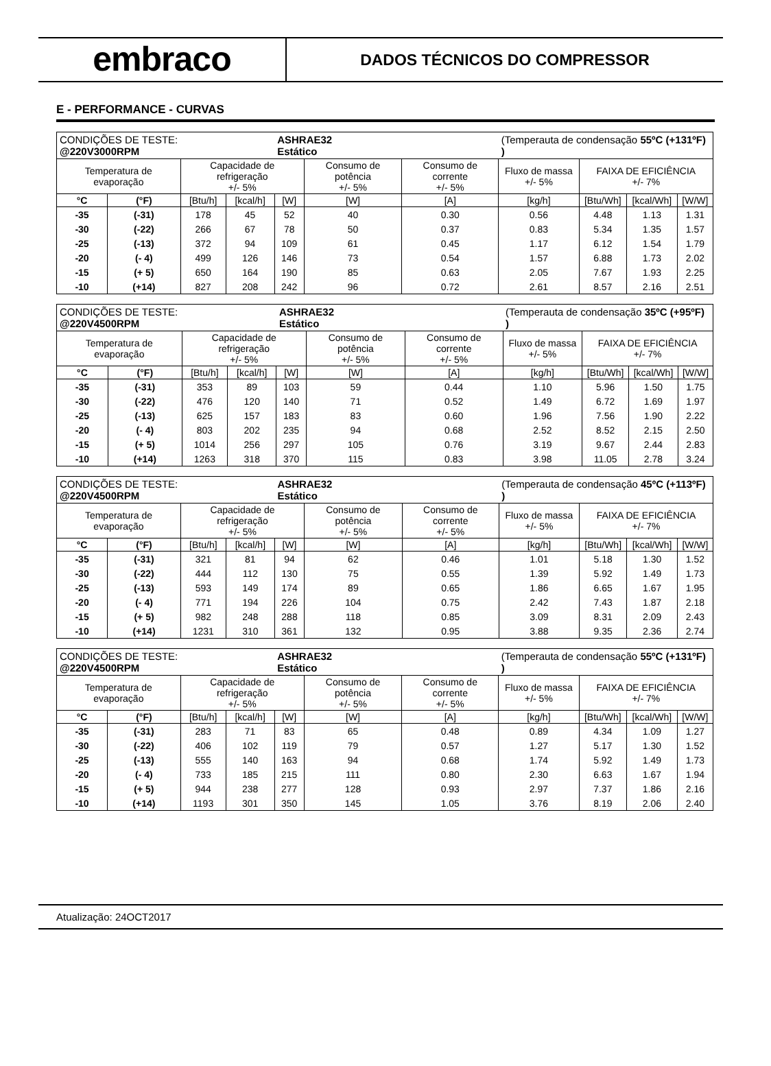embraco
DADOS TÉCNICOS DO COMPRESSOR
E - PERFORMANCE - CURVAS
| CONDIÇÕES DE TESTE: @220V3000RPM | | | | ASHRAE32 Estático | | | (Temperauta de condensação 55ºC (+131ºF) ) | | | |
| Temperatura de evaporação | | Capacidade de refrigeração +/- 5% | | | Consumo de potência +/- 5% | Consumo de corrente +/- 5% | Fluxo de massa +/- 5% | FAIXA DE EFICIÊNCIA +/- 7% | | |
| °C | (°F) | [Btu/h] | [kcal/h] | [W] | [W] | [A] | [kg/h] | [Btu/Wh] | [kcal/Wh] | [W/W] |
| -35 | (-31) | 178 | 45 | 52 | 40 | 0.30 | 0.56 | 4.48 | 1.13 | 1.31 |
| -30 | (-22) | 266 | 67 | 78 | 50 | 0.37 | 0.83 | 5.34 | 1.35 | 1.57 |
| -25 | (-13) | 372 | 94 | 109 | 61 | 0.45 | 1.17 | 6.12 | 1.54 | 1.79 |
| -20 | (- 4) | 499 | 126 | 146 | 73 | 0.54 | 1.57 | 6.88 | 1.73 | 2.02 |
| -15 | (+ 5) | 650 | 164 | 190 | 85 | 0.63 | 2.05 | 7.67 | 1.93 | 2.25 |
| -10 | (+14) | 827 | 208 | 242 | 96 | 0.72 | 2.61 | 8.57 | 2.16 | 2.51 |
| CONDIÇÕES DE TESTE: @220V4500RPM | | | | ASHRAE32 Estático | | | (Temperauta de condensação 35ºC (+95ºF) ) | | | |
| Temperatura de evaporação | | Capacidade de refrigeração +/- 5% | | | Consumo de potência +/- 5% | Consumo de corrente +/- 5% | Fluxo de massa +/- 5% | FAIXA DE EFICIÊNCIA +/- 7% | | |
| °C | (°F) | [Btu/h] | [kcal/h] | [W] | [W] | [A] | [kg/h] | [Btu/Wh] | [kcal/Wh] | [W/W] |
| -35 | (-31) | 353 | 89 | 103 | 59 | 0.44 | 1.10 | 5.96 | 1.50 | 1.75 |
| -30 | (-22) | 476 | 120 | 140 | 71 | 0.52 | 1.49 | 6.72 | 1.69 | 1.97 |
| -25 | (-13) | 625 | 157 | 183 | 83 | 0.60 | 1.96 | 7.56 | 1.90 | 2.22 |
| -20 | (- 4) | 803 | 202 | 235 | 94 | 0.68 | 2.52 | 8.52 | 2.15 | 2.50 |
| -15 | (+ 5) | 1014 | 256 | 297 | 105 | 0.76 | 3.19 | 9.67 | 2.44 | 2.83 |
| -10 | (+14) | 1263 | 318 | 370 | 115 | 0.83 | 3.98 | 11.05 | 2.78 | 3.24 |
| CONDIÇÕES DE TESTE: @220V4500RPM | | | | ASHRAE32 Estático | | | (Temperauta de condensação 45ºC (+113ºF) ) | | | |
| Temperatura de evaporação | | Capacidade de refrigeração +/- 5% | | | Consumo de potência +/- 5% | Consumo de corrente +/- 5% | Fluxo de massa +/- 5% | FAIXA DE EFICIÊNCIA +/- 7% | | |
| °C | (°F) | [Btu/h] | [kcal/h] | [W] | [W] | [A] | [kg/h] | [Btu/Wh] | [kcal/Wh] | [W/W] |
| -35 | (-31) | 321 | 81 | 94 | 62 | 0.46 | 1.01 | 5.18 | 1.30 | 1.52 |
| -30 | (-22) | 444 | 112 | 130 | 75 | 0.55 | 1.39 | 5.92 | 1.49 | 1.73 |
| -25 | (-13) | 593 | 149 | 174 | 89 | 0.65 | 1.86 | 6.65 | 1.67 | 1.95 |
| -20 | (- 4) | 771 | 194 | 226 | 104 | 0.75 | 2.42 | 7.43 | 1.87 | 2.18 |
| -15 | (+ 5) | 982 | 248 | 288 | 118 | 0.85 | 3.09 | 8.31 | 2.09 | 2.43 |
| -10 | (+14) | 1231 | 310 | 361 | 132 | 0.95 | 3.88 | 9.35 | 2.36 | 2.74 |
| CONDIÇÕES DE TESTE: @220V4500RPM | | | | ASHRAE32 Estático | | | (Temperauta de condensação 55ºC (+131ºF) ) | | | |
| Temperatura de evaporação | | Capacidade de refrigeração +/- 5% | | | Consumo de potência +/- 5% | Consumo de corrente +/- 5% | Fluxo de massa +/- 5% | FAIXA DE EFICIÊNCIA +/- 7% | | |
| °C | (°F) | [Btu/h] | [kcal/h] | [W] | [W] | [A] | [kg/h] | [Btu/Wh] | [kcal/Wh] | [W/W] |
| -35 | (-31) | 283 | 71 | 83 | 65 | 0.48 | 0.89 | 4.34 | 1.09 | 1.27 |
| -30 | (-22) | 406 | 102 | 119 | 79 | 0.57 | 1.27 | 5.17 | 1.30 | 1.52 |
| -25 | (-13) | 555 | 140 | 163 | 94 | 0.68 | 1.74 | 5.92 | 1.49 | 1.73 |
| -20 | (- 4) | 733 | 185 | 215 | 111 | 0.80 | 2.30 | 6.63 | 1.67 | 1.94 |
| -15 | (+ 5) | 944 | 238 | 277 | 128 | 0.93 | 2.97 | 7.37 | 1.86 | 2.16 |
| -10 | (+14) | 1193 | 301 | 350 | 145 | 1.05 | 3.76 | 8.19 | 2.06 | 2.40 |
Atualização: 24OCT2017